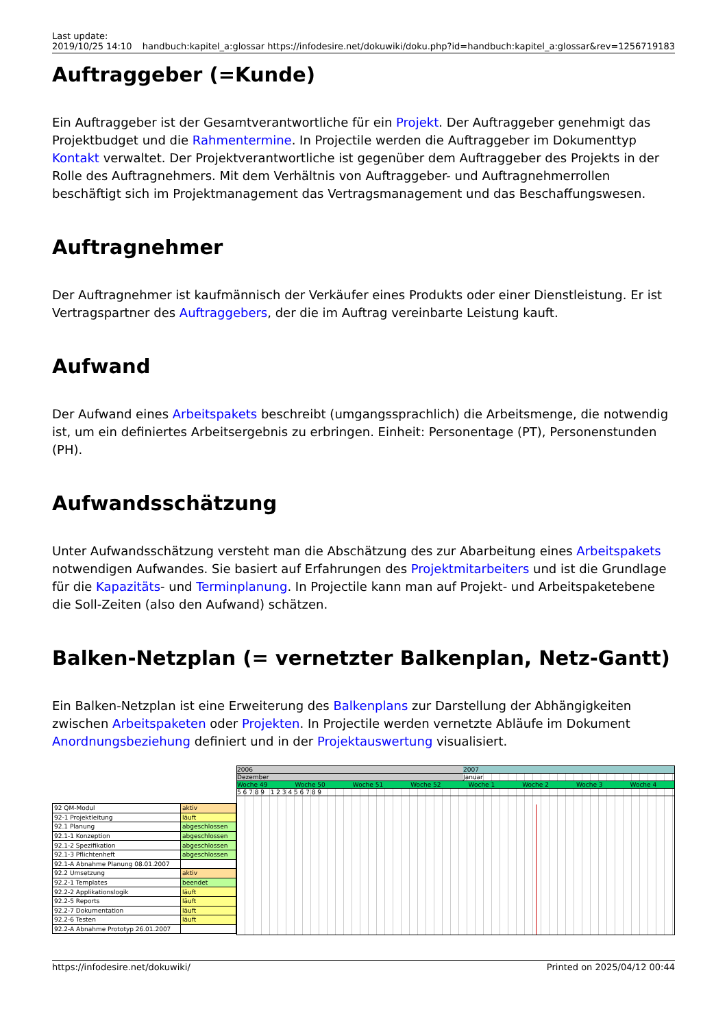Last update:
2019/10/25 14:10
handbuch:kapitel_a:glossar https://infodesire.net/dokuwiki/doku.php?id=handbuch:kapitel_a:glossar&rev=1256719183
Auftraggeber (=Kunde)
Ein Auftraggeber ist der Gesamtverantwortliche für ein Projekt. Der Auftraggeber genehmigt das Projektbudget und die Rahmentermine. In Projectile werden die Auftraggeber im Dokumenttyp Kontakt verwaltet. Der Projektverantwortliche ist gegenüber dem Auftraggeber des Projekts in der Rolle des Auftragnehmers. Mit dem Verhältnis von Auftraggeber- und Auftragnehmerrollen beschäftigt sich im Projektmanagement das Vertragsmanagement und das Beschaffungswesen.
Auftragnehmer
Der Auftragnehmer ist kaufmännisch der Verkäufer eines Produkts oder einer Dienstleistung. Er ist Vertragspartner des Auftraggebers, der die im Auftrag vereinbarte Leistung kauft.
Aufwand
Der Aufwand eines Arbeitspakets beschreibt (umgangssprachlich) die Arbeitsmenge, die notwendig ist, um ein definiertes Arbeitsergebnis zu erbringen. Einheit: Personentage (PT), Personenstunden (PH).
Aufwandsschätzung
Unter Aufwandsschätzung versteht man die Abschätzung des zur Abarbeitung eines Arbeitspakets notwendigen Aufwandes. Sie basiert auf Erfahrungen des Projektmitarbeiters und ist die Grundlage für die Kapazitäts- und Terminplanung. In Projectile kann man auf Projekt- und Arbeitspaketebene die Soll-Zeiten (also den Aufwand) schätzen.
Balken-Netzplan (= vernetzter Balkenplan, Netz-Gantt)
Ein Balken-Netzplan ist eine Erweiterung des Balkenplans zur Darstellung der Abhängigkeiten zwischen Arbeitspaketen oder Projekten. In Projectile werden vernetzte Abläufe im Dokument Anordnungsbeziehung definiert und in der Projektauswertung visualisiert.
| 92 QM-Modul | aktiv |
| 92-1 Projektleitung | läuft |
| 92.1 Planung | abgeschlossen |
| 92.1-1 Konzeption | abgeschlossen |
| 92.1-2 Spezifikation | abgeschlossen |
| 92.1-3 Pflichtenheft | abgeschlossen |
| 92.1-A Abnahme Planung 08.01.2007 | |
| 92.2 Umsetzung | aktiv |
| 92.2-1 Templates | beendet |
| 92.2-2 Applikationslogik | läuft |
| 92.2-5 Reports | läuft |
| 92.2-7 Dokumentation | läuft |
| 92.2-6 Testen | läuft |
| 92.2-A Abnahme Prototyp 26.01.2007 | |
2006 2007
Dezember Januar
Woche 49 Woche 50 Woche 51 Woche 52 Woche 1 Woche 2 Woche 3 Woche 4
5 6 7 8 9 1 2 3 4 5 6 7 8 9
https://infodesire.net/dokuwiki/
Printed on 2025/04/12 00:44